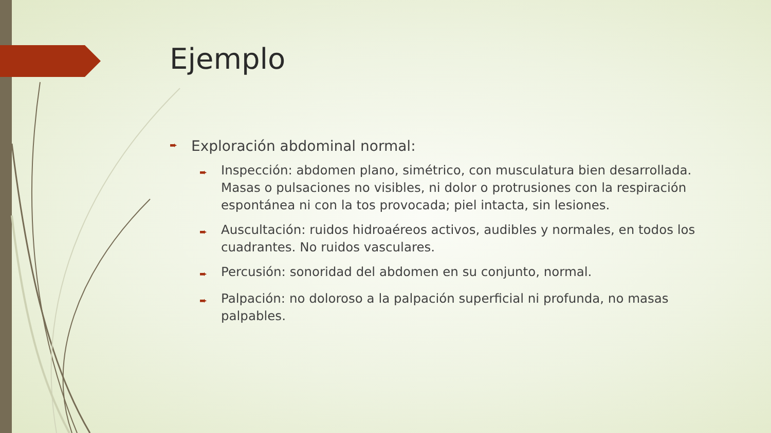Ejemplo
➨ Exploración abdominal normal:
➨ Inspección: abdomen plano, simétrico, con musculatura bien desarrollada. Masas o pulsaciones no visibles, ni dolor o protrusiones con la respiración espontánea ni con la tos provocada; piel intacta, sin lesiones.
➨ Auscultación: ruidos hidroaéreos activos, audibles y normales, en todos los cuadrantes. No ruidos vasculares.
➨ Percusión: sonoridad del abdomen en su conjunto, normal.
➨ Palpación: no doloroso a la palpación superficial ni profunda, no masas palpables.